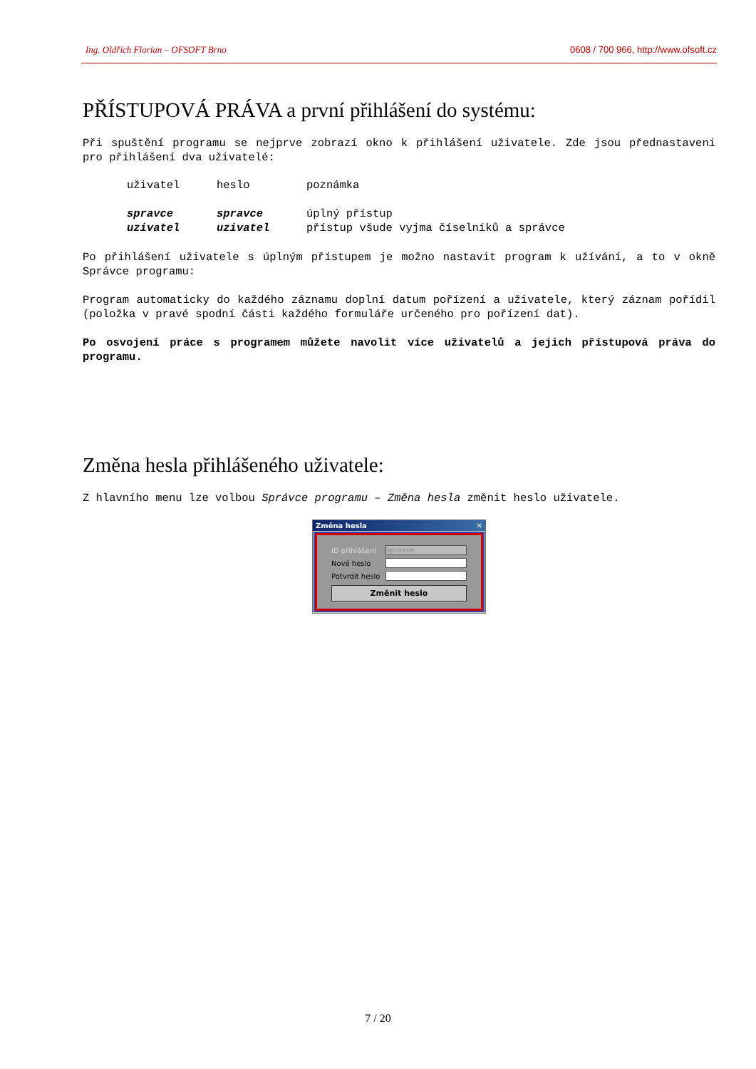Ing. Oldřich Florian – OFSOFT Brno 0608 / 700 966, http://www.ofsoft.cz
PŘÍSTUPOVÁ PRÁVA a první přihlášení do systému:
Při spuštění programu se nejprve zobrazí okno k přihlášení uživatele. Zde jsou přednastaveni pro přihlášení dva uživatelé:
| uživatel | heslo | poznámka |
| --- | --- | --- |
| spravce | spravce | úplný přístup |
| uzivatel | uzivatel | přístup všude vyjma číselníků a správce |
Po přihlášení uživatele s úplným přístupem je možno nastavit program k užívání, a to v okně Správce programu:
Program automaticky do každého záznamu doplní datum pořízení a uživatele, který záznam pořídil (položka v pravé spodní části každého formuláře určeného pro pořízení dat).
Po osvojení práce s programem můžete navolit více uživatelů a jejich přístupová práva do programu.
Změna hesla přihlášeného uživatele:
Z hlavního menu lze volbou Správce programu – Změna hesla změnit heslo uživatele.
Změna hesla ✕
ID přihlášení
spravce
Nové heslo
Potvrdit heslo
Změnit heslo
7 / 20